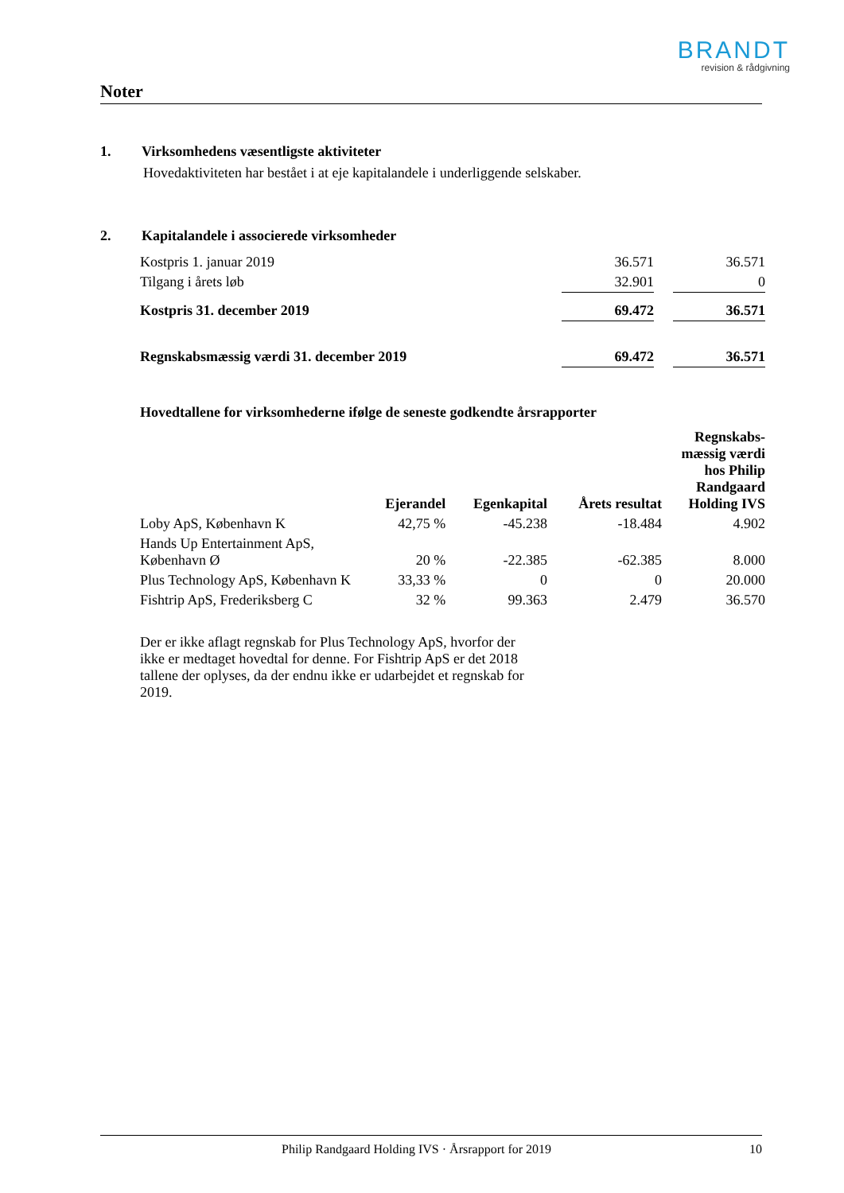BRANDT
revision & rådgivning
Noter
1. Virksomhedens væsentligste aktiviteter
Hovedaktiviteten har bestået i at eje kapitalandele i underliggende selskaber.
2. Kapitalandele i associerede virksomheder
| Kostpris 1. januar 2019 | 36.571 | | 36.571 |
| Tilgang i årets løb | 32.901 | | 0 |
| Kostpris 31. december 2019 | 69.472 | | 36.571 |
| Regnskabsmæssig værdi 31. december 2019 | 69.472 | | 36.571 |
Hovedtallene for virksomhederne ifølge de seneste godkendte årsrapporter
| | Ejerandel | Egenkapital | Årets resultat | Regnskabs- mæssig værdi hos Philip Randgaard Holding IVS |
| --- | --- | --- | --- | --- |
| Loby ApS, København K | 42,75 % | -45.238 | -18.484 | 4.902 |
| Hands Up Entertainment ApS, København Ø | 20 % | -22.385 | -62.385 | 8.000 |
| Plus Technology ApS, København K | 33,33 % | 0 | 0 | 20.000 |
| Fishtrip ApS, Frederiksberg C | 32 % | 99.363 | 2.479 | 36.570 |
Der er ikke aflagt regnskab for Plus Technology ApS, hvorfor der ikke er medtaget hovedtal for denne. For Fishtrip ApS er det 2018 tallene der oplyses, da der endnu ikke er udarbejdet et regnskab for 2019.
Philip Randgaard Holding IVS · Årsrapport for 2019 10